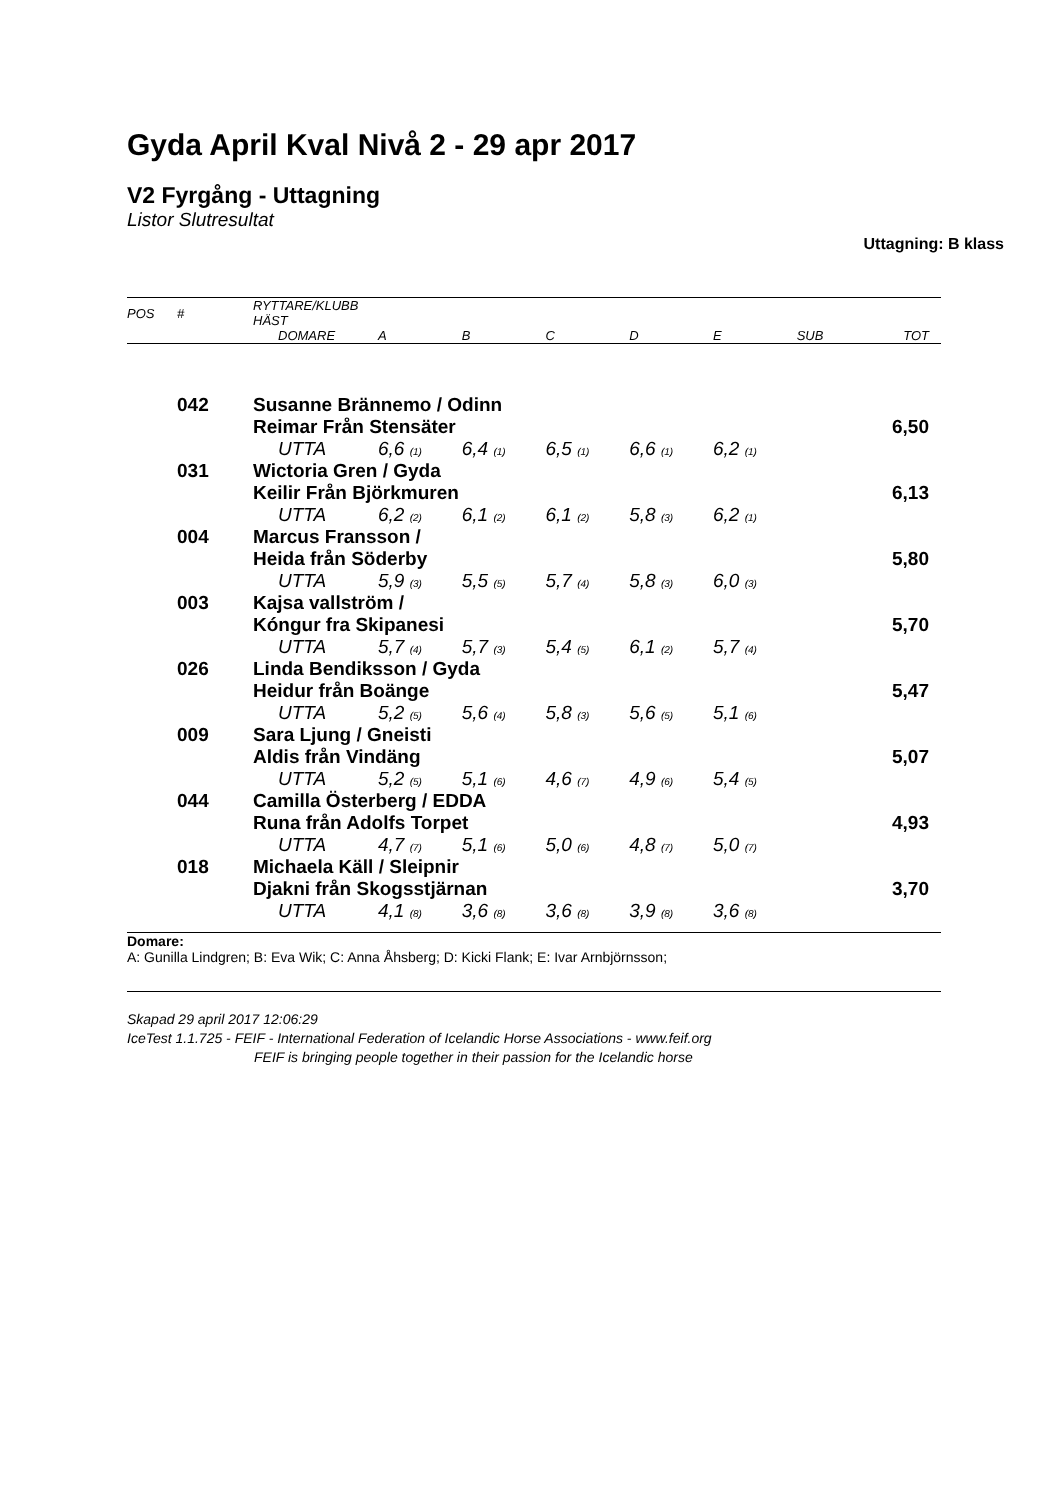Gyda April Kval Nivå 2 - 29 apr 2017
V2 Fyrgång - Uttagning
Listor Slutresultat
Uttagning: B klass
| POS | # | RYTTARE/KLUBB HÄST | | | | | | | |
| --- | --- | --- | --- | --- | --- | --- | --- | --- | --- |
| | | DOMARE | A | B | C | D | E | SUB | TOT |
| | 042 | Susanne Brännemo / Odinn | | | | | | | |
| | | Reimar Från Stensäter | | | | | | | 6,50 |
| | | UTTA | 6,6 (1) | 6,4 (1) | 6,5 (1) | 6,6 (1) | 6,2 (1) | | |
| | 031 | Wictoria Gren / Gyda | | | | | | | |
| | | Keilir Från Björkmuren | | | | | | | 6,13 |
| | | UTTA | 6,2 (2) | 6,1 (2) | 6,1 (2) | 5,8 (3) | 6,2 (1) | | |
| | 004 | Marcus Fransson / | | | | | | | |
| | | Heida från Söderby | | | | | | | 5,80 |
| | | UTTA | 5,9 (3) | 5,5 (5) | 5,7 (4) | 5,8 (3) | 6,0 (3) | | |
| | 003 | Kajsa vallström / | | | | | | | |
| | | Kóngur fra Skipanesi | | | | | | | 5,70 |
| | | UTTA | 5,7 (4) | 5,7 (3) | 5,4 (5) | 6,1 (2) | 5,7 (4) | | |
| | 026 | Linda Bendiksson / Gyda | | | | | | | |
| | | Heidur från Boänge | | | | | | | 5,47 |
| | | UTTA | 5,2 (5) | 5,6 (4) | 5,8 (3) | 5,6 (5) | 5,1 (6) | | |
| | 009 | Sara Ljung / Gneisti | | | | | | | |
| | | Aldis från Vindäng | | | | | | | 5,07 |
| | | UTTA | 5,2 (5) | 5,1 (6) | 4,6 (7) | 4,9 (6) | 5,4 (5) | | |
| | 044 | Camilla Österberg / EDDA | | | | | | | |
| | | Runa från Adolfs Torpet | | | | | | | 4,93 |
| | | UTTA | 4,7 (7) | 5,1 (6) | 5,0 (6) | 4,8 (7) | 5,0 (7) | | |
| | 018 | Michaela Käll / Sleipnir | | | | | | | |
| | | Djakni från Skogsstjärnan | | | | | | | 3,70 |
| | | UTTA | 4,1 (8) | 3,6 (8) | 3,6 (8) | 3,9 (8) | 3,6 (8) | | |
Domare:
A: Gunilla Lindgren; B: Eva Wik; C: Anna Åhsberg; D: Kicki Flank; E: Ivar Arnbjörnsson;
Skapad 29 april 2017 12:06:29
IceTest 1.1.725 - FEIF - International Federation of Icelandic Horse Associations - www.feif.org
FEIF is bringing people together in their passion for the Icelandic horse